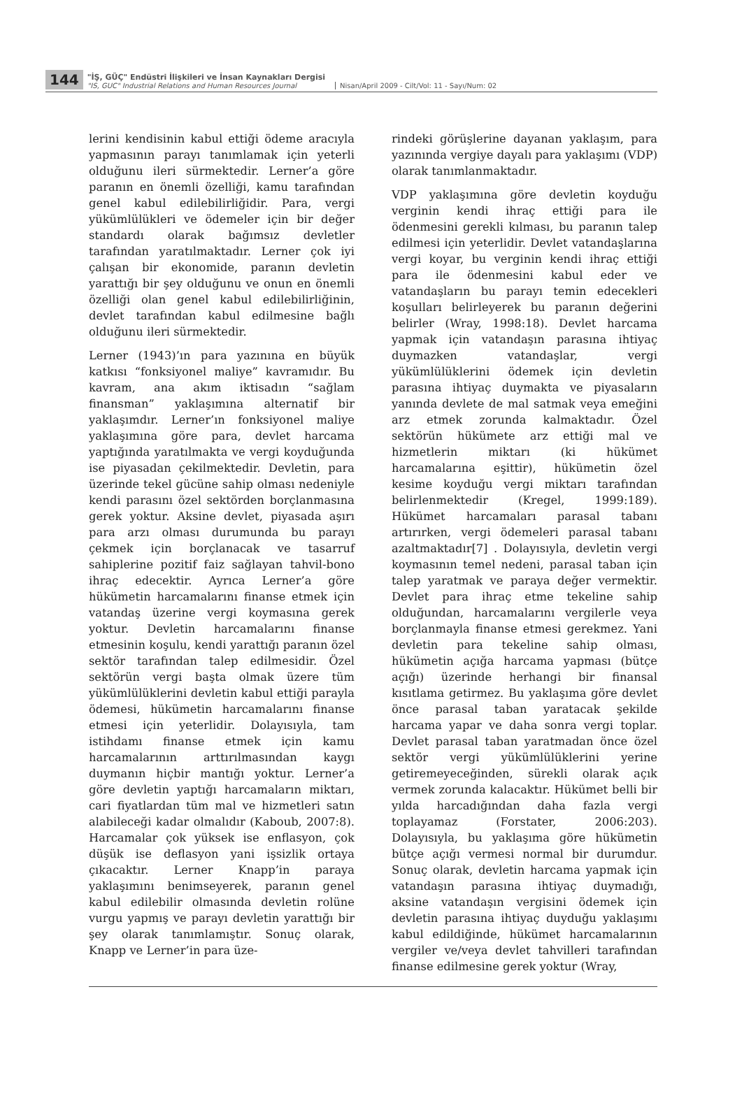144
"İŞ, GÜÇ" Endüstri İlişkileri ve İnsan Kaynakları Dergisi
"IS, GUC" Industrial Relations and Human Resources Journal
Nisan/April 2009 - Cilt/Vol: 11 - Sayı/Num: 02
lerini kendisinin kabul ettiği ödeme aracıyla yapmasının parayı tanımlamak için yeterli olduğunu ileri sürmektedir. Lerner’a göre paranın en önemli özelliği, kamu tarafından genel kabul edilebilirliğidir. Para, vergi yükümlülükleri ve ödemeler için bir değer standardı olarak bağımsız devletler tarafından yaratılmaktadır. Lerner çok iyi çalışan bir ekonomide, paranın devletin yarattığı bir şey olduğunu ve onun en önemli özelliği olan genel kabul edilebilirliğinin, devlet tarafından kabul edilmesine bağlı olduğunu ileri sürmektedir.
Lerner (1943)’ın para yazınına en büyük katkısı “fonksiyonel maliye” kavramıdır. Bu kavram, ana akım iktisadın “sağlam finansman” yaklaşımına alternatif bir yaklaşımdır. Lerner’ın fonksiyonel maliye yaklaşımına göre para, devlet harcama yaptığında yaratılmakta ve vergi koyduğunda ise piyasadan çekilmektedir. Devletin, para üzerinde tekel gücüne sahip olması nedeniyle kendi parasını özel sektörden borçlanmasına gerek yoktur. Aksine devlet, piyasada aşırı para arzı olması durumunda bu parayı çekmek için borçlanacak ve tasarruf sahiplerine pozitif faiz sağlayan tahvil-bono ihraç edecektir. Ayrıca Lerner’a göre hükümetin harcamalarını finanse etmek için vatandaş üzerine vergi koymasına gerek yoktur. Devletin harcamalarını finanse etmesinin koşulu, kendi yarattığı paranın özel sektör tarafından talep edilmesidir. Özel sektörün vergi başta olmak üzere tüm yükümlülüklerini devletin kabul ettiği parayla ödemesi, hükümetin harcamalarını finanse etmesi için yeterlidir. Dolayısıyla, tam istihdamı finanse etmek için kamu harcamalarının arttırılmasından kaygı duymanın hiçbir mantığı yoktur. Lerner’a göre devletin yaptığı harcamaların miktarı, cari fiyatlardan tüm mal ve hizmetleri satın alabileceği kadar olmalıdır (Kaboub, 2007:8). Harcamalar çok yüksek ise enflasyon, çok düşük ise deflasyon yani işsizlik ortaya çıkacaktır. Lerner Knapp’in paraya yaklaşımını benimseyerek, paranın genel kabul edilebilir olmasında devletin rolüne vurgu yapmış ve parayı devletin yarattığı bir şey olarak tanımlamıştır. Sonuç olarak, Knapp ve Lerner’in para üze-
rindeki görüşlerine dayanan yaklaşım, para yazınında vergiye dayalı para yaklaşımı (VDP) olarak tanımlanmaktadır.
VDP yaklaşımına göre devletin koyduğu verginin kendi ihraç ettiği para ile ödenmesini gerekli kılması, bu paranın talep edilmesi için yeterlidir. Devlet vatandaşlarına vergi koyar, bu verginin kendi ihraç ettiği para ile ödenmesini kabul eder ve vatandaşların bu parayı temin edecekleri koşulları belirleyerek bu paranın değerini belirler (Wray, 1998:18). Devlet harcama yapmak için vatandaşın parasına ihtiyaç duymazken vatandaşlar, vergi yükümlülüklerini ödemek için devletin parasına ihtiyaç duymakta ve piyasaların yanında devlete de mal satmak veya emeğini arz etmek zorunda kalmaktadır. Özel sektörün hükümete arz ettiği mal ve hizmetlerin miktarı (ki hükümet harcamalarına eşittir), hükümetin özel kesime koyduğu vergi miktarı tarafından belirlenmektedir (Kregel, 1999:189). Hükümet harcamaları parasal tabanı artırırken, vergi ödemeleri parasal tabanı azaltmaktadır[7] . Dolayısıyla, devletin vergi koymasının temel nedeni, parasal taban için talep yaratmak ve paraya değer vermektir. Devlet para ihraç etme tekeline sahip olduğundan, harcamalarını vergilerle veya borçlanmayla finanse etmesi gerekmez. Yani devletin para tekeline sahip olması, hükümetin açığa harcama yapması (bütçe açığı) üzerinde herhangi bir finansal kısıtlama getirmez. Bu yaklaşıma göre devlet önce parasal taban yaratacak şekilde harcama yapar ve daha sonra vergi toplar. Devlet parasal taban yaratmadan önce özel sektör vergi yükümlülüklerini yerine getiremeyeceğinden, sürekli olarak açık vermek zorunda kalacaktır. Hükümet belli bir yılda harcadığından daha fazla vergi toplayamaz (Forstater, 2006:203). Dolayısıyla, bu yaklaşıma göre hükümetin bütçe açığı vermesi normal bir durumdur. Sonuç olarak, devletin harcama yapmak için vatandaşın parasına ihtiyaç duymadığı, aksine vatandaşın vergisini ödemek için devletin parasına ihtiyaç duyduğu yaklaşımı kabul edildiğinde, hükümet harcamalarının vergiler ve/veya devlet tahvilleri tarafından finanse edilmesine gerek yoktur (Wray,